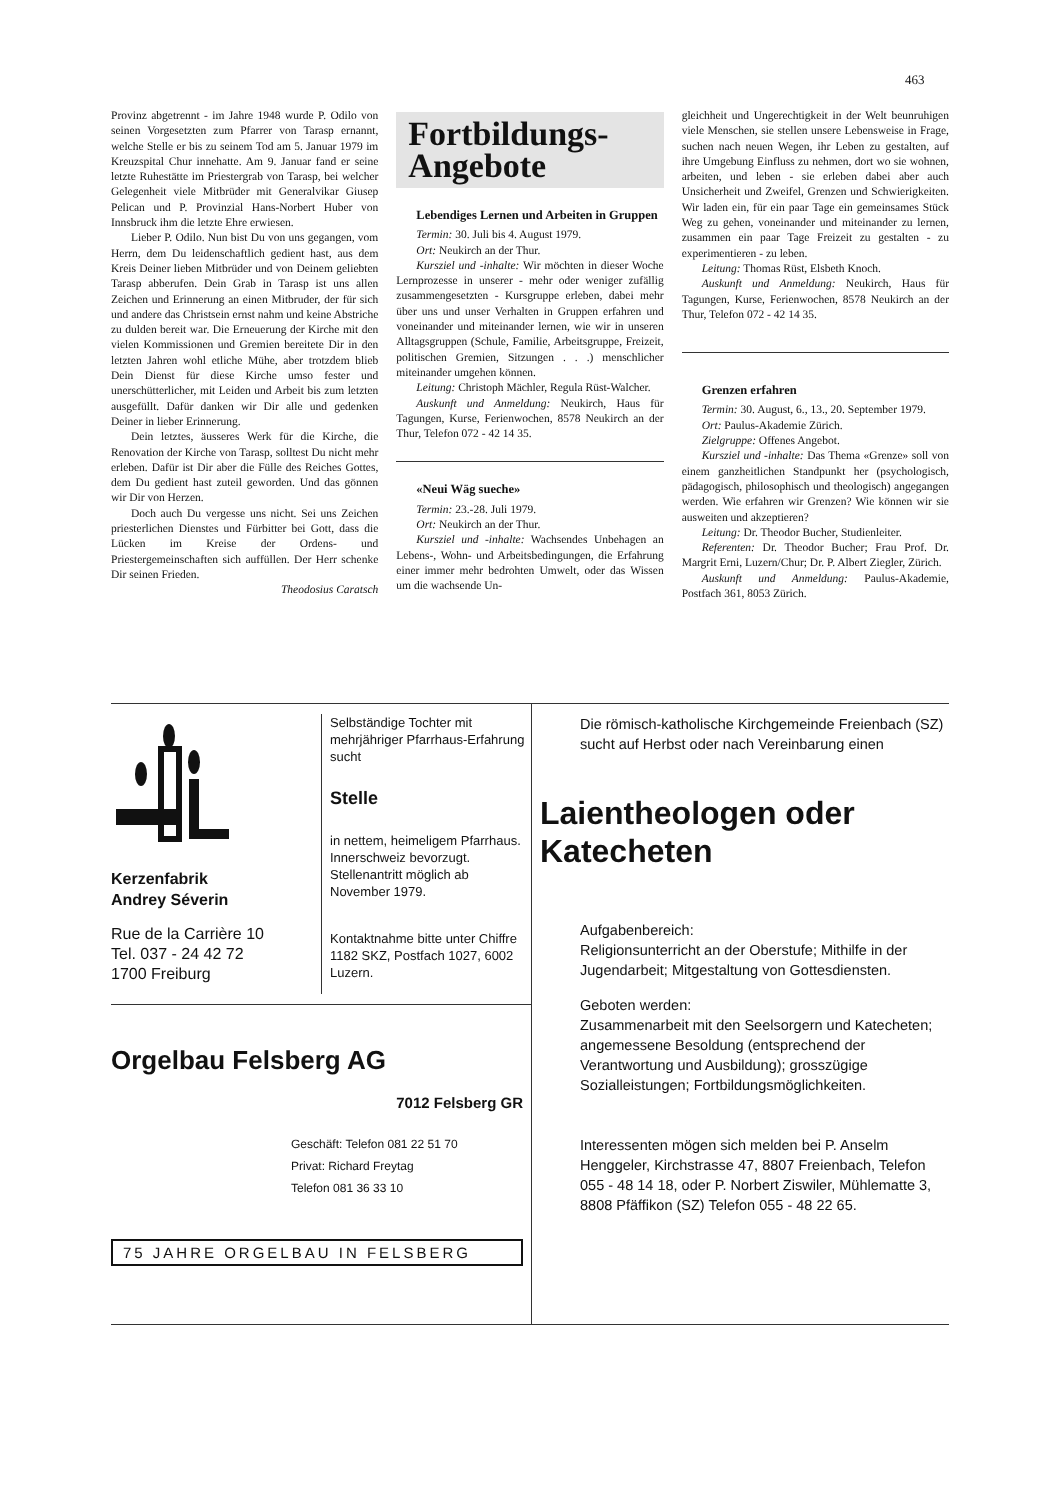463
Provinz abgetrennt - im Jahre 1948 wurde P. Odilo von seinen Vorgesetzten zum Pfarrer von Tarasp ernannt, welche Stelle er bis zu seinem Tod am 5. Januar 1979 im Kreuzspital Chur innehatte. Am 9. Januar fand er seine letzte Ruhestätte im Priestergrab von Tarasp, bei welcher Gelegenheit viele Mitbrüder mit Generalvikar Giusep Pelican und P. Provinzial Hans-Norbert Huber von Innsbruck ihm die letzte Ehre erwiesen.
Lieber P. Odilo. Nun bist Du von uns gegangen, vom Herrn, dem Du leidenschaftlich gedient hast, aus dem Kreis Deiner lieben Mitbrüder und von Deinem geliebten Tarasp abberufen. Dein Grab in Tarasp ist uns allen Zeichen und Erinnerung an einen Mitbruder, der für sich und andere das Christsein ernst nahm und keine Abstriche zu dulden bereit war. Die Erneuerung der Kirche mit den vielen Kommissionen und Gremien bereitete Dir in den letzten Jahren wohl etliche Mühe, aber trotzdem blieb Dein Dienst für diese Kirche umso fester und unerschütterlicher, mit Leiden und Arbeit bis zum letzten ausgefüllt. Dafür danken wir Dir alle und gedenken Deiner in lieber Erinnerung.
Dein letztes, äusseres Werk für die Kirche, die Renovation der Kirche von Tarasp, solltest Du nicht mehr erleben. Dafür ist Dir aber die Fülle des Reiches Gottes, dem Du gedient hast zuteil geworden. Und das gönnen wir Dir von Herzen.
Doch auch Du vergesse uns nicht. Sei uns Zeichen priesterlichen Dienstes und Fürbitter bei Gott, dass die Lücken im Kreise der Ordens- und Priestergemeinschaften sich auffüllen. Der Herr schenke Dir seinen Frieden.
Theodosius Caratsch
Fortbildungs-
Angebote
Lebendiges Lernen und Arbeiten in Gruppen
Termin: 30. Juli bis 4. August 1979.
Ort: Neukirch an der Thur.
Kursziel und -inhalte: Wir möchten in dieser Woche Lernprozesse in unserer - mehr oder weniger zufällig zusammengesetzten - Kursgruppe erleben, dabei mehr über uns und unser Verhalten in Gruppen erfahren und voneinander und miteinander lernen, wie wir in unseren Alltagsgruppen (Schule, Familie, Arbeitsgruppe, Freizeit, politischen Gremien, Sitzungen . . .) menschlicher miteinander umgehen können.
Leitung: Christoph Mächler, Regula Rüst-Walcher.
Auskunft und Anmeldung: Neukirch, Haus für Tagungen, Kurse, Ferienwochen, 8578 Neukirch an der Thur, Telefon 072 - 42 14 35.
«Neui Wäg sueche»
Termin: 23.-28. Juli 1979.
Ort: Neukirch an der Thur.
Kursziel und -inhalte: Wachsendes Unbehagen an Lebens-, Wohn- und Arbeitsbedingungen, die Erfahrung einer immer mehr bedrohten Umwelt, oder das Wissen um die wachsende Un-
gleichheit und Ungerechtigkeit in der Welt beunruhigen viele Menschen, sie stellen unsere Lebensweise in Frage, suchen nach neuen Wegen, ihr Leben zu gestalten, auf ihre Umgebung Einfluss zu nehmen, dort wo sie wohnen, arbeiten, und leben - sie erleben dabei aber auch Unsicherheit und Zweifel, Grenzen und Schwierigkeiten. Wir laden ein, für ein paar Tage ein gemeinsames Stück Weg zu gehen, voneinander und miteinander zu lernen, zusammen ein paar Tage Freizeit zu gestalten - zu experimentieren - zu leben.
Leitung: Thomas Rüst, Elsbeth Knoch.
Auskunft und Anmeldung: Neukirch, Haus für Tagungen, Kurse, Ferienwochen, 8578 Neukirch an der Thur, Telefon 072 - 42 14 35.
Grenzen erfahren
Termin: 30. August, 6., 13., 20. September 1979.
Ort: Paulus-Akademie Zürich.
Zielgruppe: Offenes Angebot.
Kursziel und -inhalte: Das Thema «Grenze» soll von einem ganzheitlichen Standpunkt her (psychologisch, pädagogisch, philosophisch und theologisch) angegangen werden. Wie erfahren wir Grenzen? Wie können wir sie ausweiten und akzeptieren?
Leitung: Dr. Theodor Bucher, Studienleiter.
Referenten: Dr. Theodor Bucher; Frau Prof. Dr. Margrit Erni, Luzern/Chur; Dr. P. Albert Ziegler, Zürich.
Auskunft und Anmeldung: Paulus-Akademie, Postfach 361, 8053 Zürich.
Kerzenfabrik
Andrey Séverin
Rue de la Carrière 10
Tel. 037 - 24 42 72
1700 Freiburg
Selbständige Tochter mit mehrjähriger Pfarrhaus-Erfahrung sucht
Stelle
in nettem, heimeligem Pfarrhaus. Innerschweiz bevorzugt. Stellenantritt möglich ab November 1979.
Kontaktnahme bitte unter Chiffre 1182 SKZ, Postfach 1027, 6002 Luzern.
Orgelbau Felsberg AG
7012 Felsberg GR
Geschäft: Telefon 081 22 51 70
Privat: Richard Freytag
Telefon 081 36 33 10
75 JAHRE ORGELBAU IN FELSBERG
Die römisch-katholische Kirchgemeinde Freienbach (SZ) sucht auf Herbst oder nach Vereinbarung einen
Laientheologen oder Katecheten
Aufgabenbereich:
Religionsunterricht an der Oberstufe; Mithilfe in der Jugendarbeit; Mitgestaltung von Gottesdiensten.
Geboten werden:
Zusammenarbeit mit den Seelsorgern und Katecheten; angemessene Besoldung (entsprechend der Verantwortung und Ausbildung); grosszügige Sozialleistungen; Fortbildungsmöglichkeiten.
Interessenten mögen sich melden bei P. Anselm Henggeler, Kirchstrasse 47, 8807 Freienbach, Telefon 055 - 48 14 18, oder P. Norbert Ziswiler, Mühlematte 3, 8808 Pfäffikon (SZ) Telefon 055 - 48 22 65.